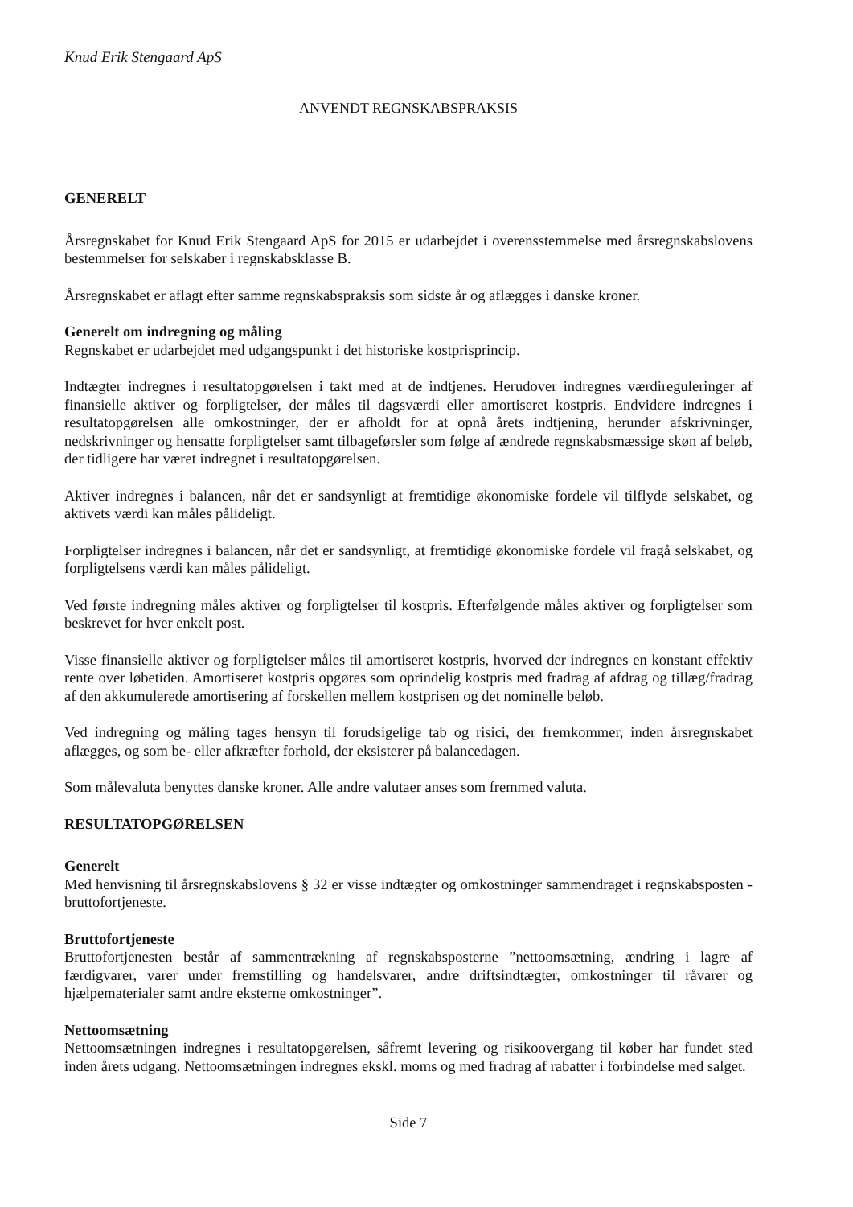Knud Erik Stengaard ApS
ANVENDT REGNSKABSPRAKSIS
GENERELT
Årsregnskabet for Knud Erik Stengaard ApS for 2015 er udarbejdet i overensstemmelse med årsregnskabslovens bestemmelser for selskaber i regnskabsklasse B.
Årsregnskabet er aflagt efter samme regnskabspraksis som sidste år og aflægges i danske kroner.
Generelt om indregning og måling
Regnskabet er udarbejdet med udgangspunkt i det historiske kostprisprincip.
Indtægter indregnes i resultatopgørelsen i takt med at de indtjenes. Herudover indregnes værdireguleringer af finansielle aktiver og forpligtelser, der måles til dagsværdi eller amortiseret kostpris. Endvidere indregnes i resultatopgørelsen alle omkostninger, der er afholdt for at opnå årets indtjening, herunder afskrivninger, nedskrivninger og hensatte forpligtelser samt tilbageførsler som følge af ændrede regnskabsmæssige skøn af beløb, der tidligere har været indregnet i resultatopgørelsen.
Aktiver indregnes i balancen, når det er sandsynligt at fremtidige økonomiske fordele vil tilflyde selskabet, og aktivets værdi kan måles pålideligt.
Forpligtelser indregnes i balancen, når det er sandsynligt, at fremtidige økonomiske fordele vil fragå selskabet, og forpligtelsens værdi kan måles pålideligt.
Ved første indregning måles aktiver og forpligtelser til kostpris. Efterfølgende måles aktiver og forpligtelser som beskrevet for hver enkelt post.
Visse finansielle aktiver og forpligtelser måles til amortiseret kostpris, hvorved der indregnes en konstant effektiv rente over løbetiden. Amortiseret kostpris opgøres som oprindelig kostpris med fradrag af afdrag og tillæg/fradrag af den akkumulerede amortisering af forskellen mellem kostprisen og det nominelle beløb.
Ved indregning og måling tages hensyn til forudsigelige tab og risici, der fremkommer, inden årsregnskabet aflægges, og som be- eller afkræfter forhold, der eksisterer på balancedagen.
Som målevaluta benyttes danske kroner. Alle andre valutaer anses som fremmed valuta.
RESULTATOPGØRELSEN
Generelt
Med henvisning til årsregnskabslovens § 32 er visse indtægter og omkostninger sammendraget i regnskabsposten - bruttofortjeneste.
Bruttofortjeneste
Bruttofortjenesten består af sammentrækning af regnskabsposterne ”nettoomsætning, ændring i lagre af færdigvarer, varer under fremstilling og handelsvarer, andre driftsindtægter, omkostninger til råvarer og hjælpematerialer samt andre eksterne omkostninger”.
Nettoomsætning
Nettoomsætningen indregnes i resultatopgørelsen, såfremt levering og risikoovergang til køber har fundet sted inden årets udgang. Nettoomsætningen indregnes ekskl. moms og med fradrag af rabatter i forbindelse med salget.
Side 7